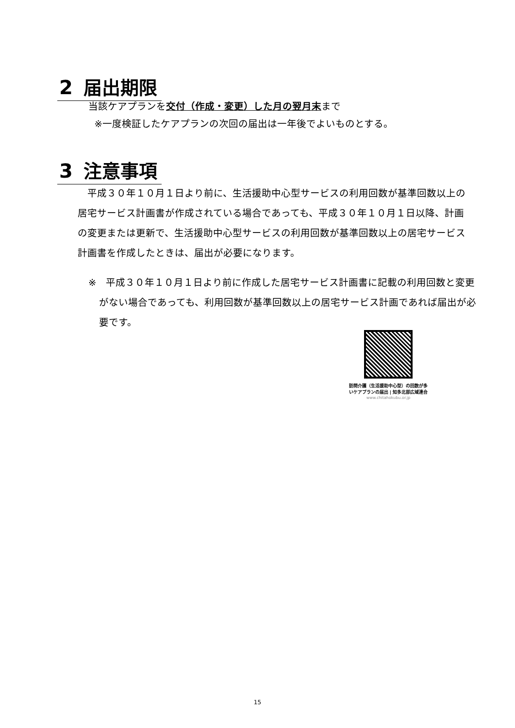2 届出期限
当該ケアプランを交付（作成・変更）した月の翌月末まで
※一度検証したケアプランの次回の届出は一年後でよいものとする。
3 注意事項
　平成３０年１０月１日より前に、生活援助中心型サービスの利用回数が基準回数以上の居宅サービス計画書が作成されている場合であっても、平成３０年１０月１日以降、計画の変更または更新で、生活援助中心型サービスの利用回数が基準回数以上の居宅サービス計画書を作成したときは、届出が必要になります。
※　平成３０年１０月１日より前に作成した居宅サービス計画書に記載の利用回数と変更がない場合であっても、利用回数が基準回数以上の居宅サービス計画であれば届出が必要です。
訪問介護（生活援助中心型）の回数が多いケアプランの届出 | 知多北部広域連合
www.chitahokubu.or.jp
15